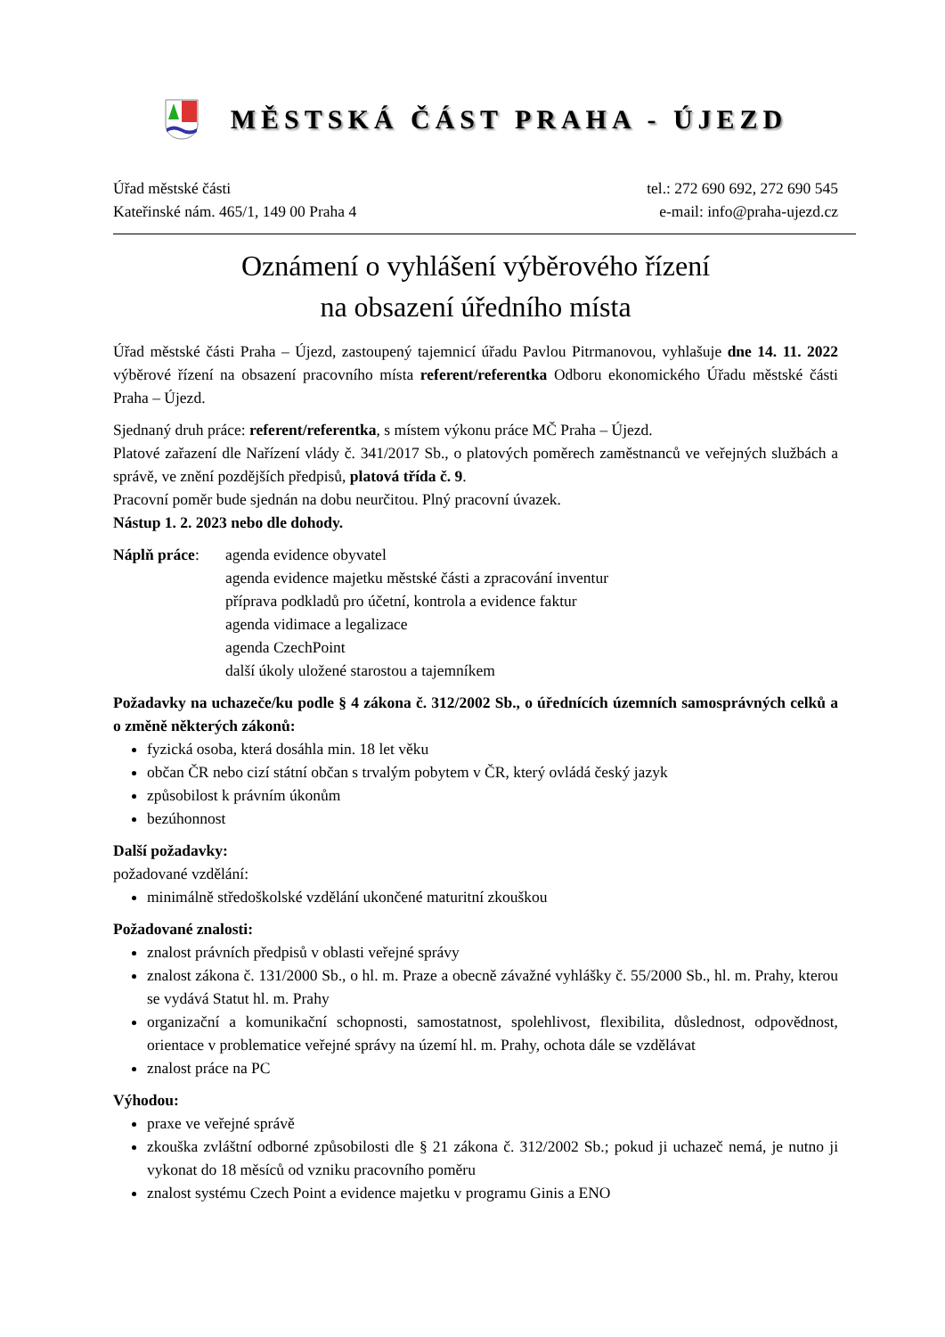MĚSTSKÁ ČÁST PRAHA - ÚJEZD
Úřad městské části
Kateřinské nám. 465/1, 149 00 Praha 4
tel.: 272 690 692, 272 690 545
e-mail: info@praha-ujezd.cz
Oznámení o vyhlášení výběrového řízení
na obsazení úředního místa
Úřad městské části Praha – Újezd, zastoupený tajemnicí úřadu Pavlou Pitrmanovou, vyhlašuje dne 14. 11. 2022 výběrové řízení na obsazení pracovního místa referent/referentka Odboru ekonomického Úřadu městské části Praha – Újezd.
Sjednaný druh práce: referent/referentka, s místem výkonu práce MČ Praha – Újezd.
Platové zařazení dle Nařízení vlády č. 341/2017 Sb., o platových poměrech zaměstnanců ve veřejných službách a správě, ve znění pozdějších předpisů, platová třída č. 9.
Pracovní poměr bude sjednán na dobu neurčitou. Plný pracovní úvazek.
Nástup 1. 2. 2023 nebo dle dohody.
Náplň práce: agenda evidence obyvatel
agenda evidence majetku městské části a zpracování inventur
příprava podkladů pro účetní, kontrola a evidence faktur
agenda vidimace a legalizace
agenda CzechPoint
další úkoly uložené starostou a tajemníkem
Požadavky na uchazeče/ku podle § 4 zákona č. 312/2002 Sb., o úřednících územních samosprávných celků a o změně některých zákonů:
fyzická osoba, která dosáhla min. 18 let věku
občan ČR nebo cizí státní občan s trvalým pobytem v ČR, který ovládá český jazyk
způsobilost k právním úkonům
bezúhonnost
Další požadavky:
požadované vzdělání:
minimálně středoškolské vzdělání ukončené maturitní zkouškou
Požadované znalosti:
znalost právních předpisů v oblasti veřejné správy
znalost zákona č. 131/2000 Sb., o hl. m. Praze a obecně závažné vyhlášky č. 55/2000 Sb., hl. m. Prahy, kterou se vydává Statut hl. m. Prahy
organizační a komunikační schopnosti, samostatnost, spolehlivost, flexibilita, důslednost, odpovědnost, orientace v problematice veřejné správy na území hl. m. Prahy, ochota dále se vzdělávat
znalost práce na PC
Výhodou:
praxe ve veřejné správě
zkouška zvláštní odborné způsobilosti dle § 21 zákona č. 312/2002 Sb.; pokud ji uchazeč nemá, je nutno ji vykonat do 18 měsíců od vzniku pracovního poměru
znalost systému Czech Point a evidence majetku v programu Ginis a ENO